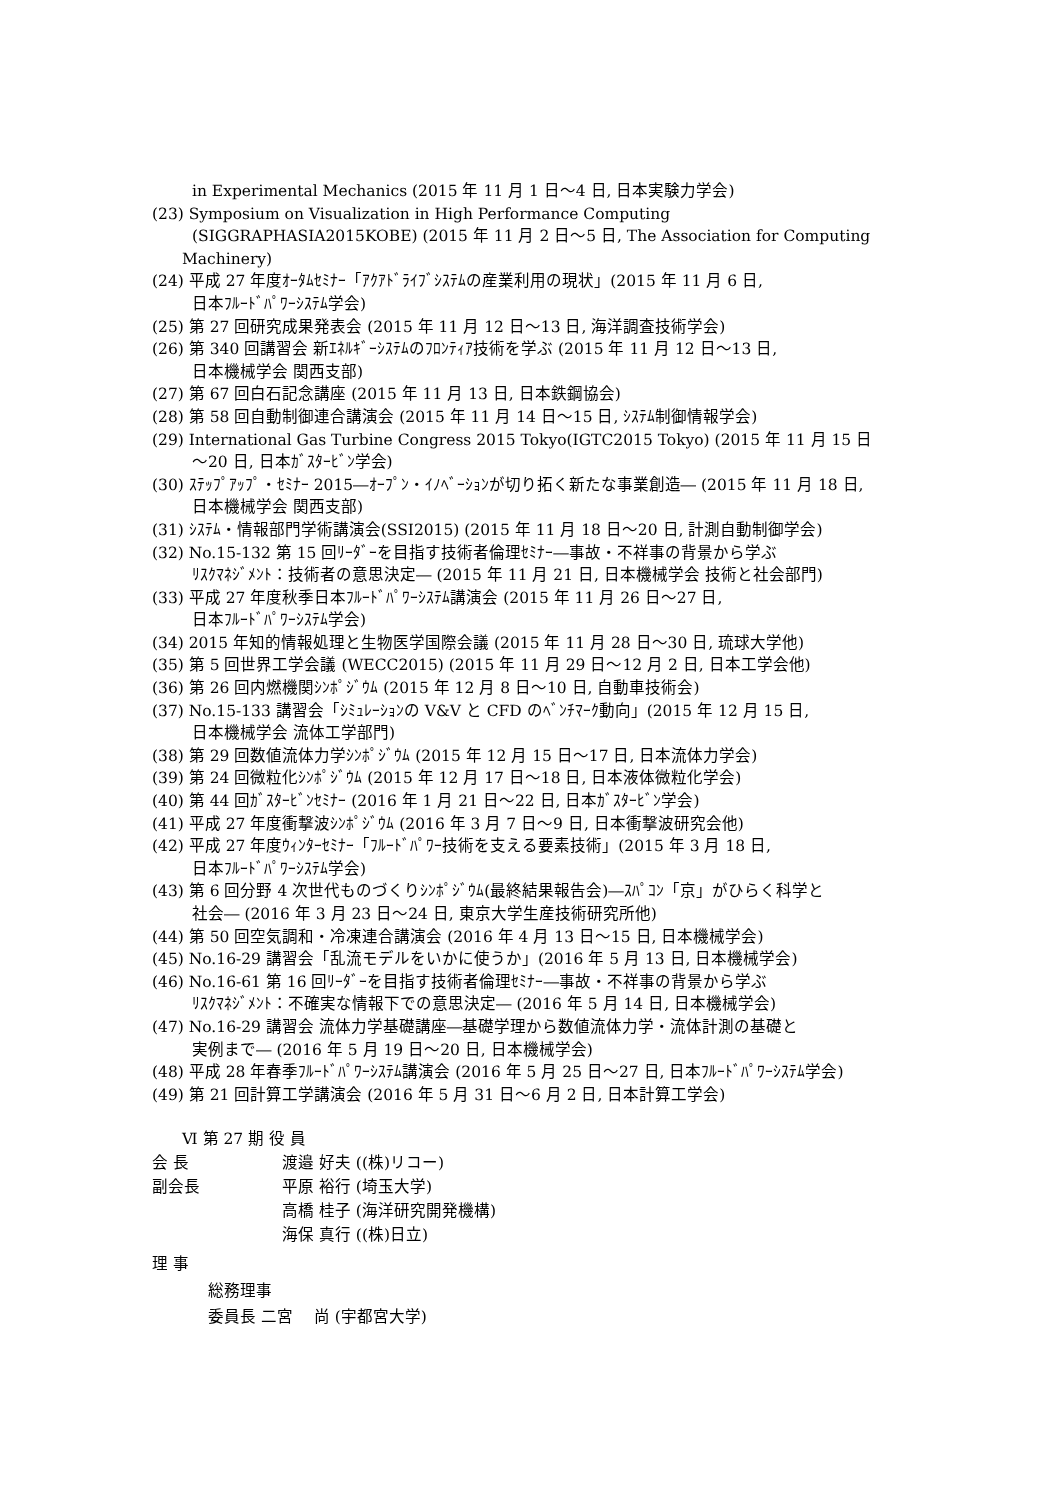in Experimental Mechanics (2015 年 11 月 1 日～4 日, 日本実験力学会)
(23) Symposium on Visualization in High Performance Computing
(SIGGRAPHASIA2015KOBE) (2015 年 11 月 2 日～5 日, The Association for Computing
Machinery)
(24) 平成 27 年度ｵｰﾀﾑｾﾐﾅｰ「ｱｸｱﾄﾞﾗｲﾌﾞｼｽﾃﾑの産業利用の現状」(2015 年 11 月 6 日,
日本ﾌﾙｰﾄﾞﾊﾟﾜｰｼｽﾃﾑ学会)
(25) 第 27 回研究成果発表会 (2015 年 11 月 12 日～13 日, 海洋調査技術学会)
(26) 第 340 回講習会 新ｴﾈﾙｷﾞｰｼｽﾃﾑのﾌﾛﾝﾃｨｱ技術を学ぶ (2015 年 11 月 12 日～13 日,
日本機械学会 関西支部)
(27) 第 67 回白石記念講座 (2015 年 11 月 13 日, 日本鉄鋼協会)
(28) 第 58 回自動制御連合講演会 (2015 年 11 月 14 日～15 日, ｼｽﾃﾑ制御情報学会)
(29) International Gas Turbine Congress 2015 Tokyo(IGTC2015 Tokyo) (2015 年 11 月 15 日
～20 日, 日本ｶﾞｽﾀｰﾋﾞﾝ学会)
(30) ｽﾃｯﾌﾟｱｯﾌﾟ・ｾﾐﾅｰ 2015―ｵｰﾌﾟﾝ・ｲﾉﾍﾞｰｼｮﾝが切り拓く新たな事業創造― (2015 年 11 月 18 日,
日本機械学会 関西支部)
(31) ｼｽﾃﾑ・情報部門学術講演会(SSI2015) (2015 年 11 月 18 日～20 日, 計測自動制御学会)
(32) No.15-132 第 15 回ﾘｰﾀﾞｰを目指す技術者倫理ｾﾐﾅｰ―事故・不祥事の背景から学ぶ
ﾘｽｸﾏﾈｼﾞﾒﾝﾄ：技術者の意思決定― (2015 年 11 月 21 日, 日本機械学会 技術と社会部門)
(33) 平成 27 年度秋季日本ﾌﾙｰﾄﾞﾊﾟﾜｰｼｽﾃﾑ講演会 (2015 年 11 月 26 日～27 日,
日本ﾌﾙｰﾄﾞﾊﾟﾜｰｼｽﾃﾑ学会)
(34) 2015 年知的情報処理と生物医学国際会議 (2015 年 11 月 28 日～30 日, 琉球大学他)
(35) 第 5 回世界工学会議 (WECC2015) (2015 年 11 月 29 日～12 月 2 日, 日本工学会他)
(36) 第 26 回内燃機関ｼﾝﾎﾟｼﾞｳﾑ (2015 年 12 月 8 日～10 日, 自動車技術会)
(37) No.15-133 講習会「ｼﾐｭﾚｰｼｮﾝの V&V と CFD のﾍﾞﾝﾁﾏｰｸ動向」(2015 年 12 月 15 日,
日本機械学会 流体工学部門)
(38) 第 29 回数値流体力学ｼﾝﾎﾟｼﾞｳﾑ (2015 年 12 月 15 日～17 日, 日本流体力学会)
(39) 第 24 回微粒化ｼﾝﾎﾟｼﾞｳﾑ (2015 年 12 月 17 日～18 日, 日本液体微粒化学会)
(40) 第 44 回ｶﾞｽﾀｰﾋﾞﾝｾﾐﾅｰ (2016 年 1 月 21 日～22 日, 日本ｶﾞｽﾀｰﾋﾞﾝ学会)
(41) 平成 27 年度衝撃波ｼﾝﾎﾟｼﾞｳﾑ (2016 年 3 月 7 日～9 日, 日本衝撃波研究会他)
(42) 平成 27 年度ｳｨﾝﾀｰｾﾐﾅｰ「ﾌﾙｰﾄﾞﾊﾟﾜｰ技術を支える要素技術」(2015 年 3 月 18 日,
日本ﾌﾙｰﾄﾞﾊﾟﾜｰｼｽﾃﾑ学会)
(43) 第 6 回分野 4 次世代ものづくりｼﾝﾎﾟｼﾞｳﾑ(最終結果報告会)―ｽﾊﾟｺﾝ「京」がひらく科学と
社会― (2016 年 3 月 23 日～24 日, 東京大学生産技術研究所他)
(44) 第 50 回空気調和・冷凍連合講演会 (2016 年 4 月 13 日～15 日, 日本機械学会)
(45) No.16-29 講習会「乱流モデルをいかに使うか」(2016 年 5 月 13 日, 日本機械学会)
(46) No.16-61 第 16 回ﾘｰﾀﾞｰを目指す技術者倫理ｾﾐﾅｰ―事故・不祥事の背景から学ぶ
ﾘｽｸﾏﾈｼﾞﾒﾝﾄ：不確実な情報下での意思決定― (2016 年 5 月 14 日, 日本機械学会)
(47) No.16-29 講習会 流体力学基礎講座―基礎学理から数値流体力学・流体計測の基礎と
実例まで― (2016 年 5 月 19 日～20 日, 日本機械学会)
(48) 平成 28 年春季ﾌﾙｰﾄﾞﾊﾟﾜｰｼｽﾃﾑ講演会 (2016 年 5 月 25 日～27 日, 日本ﾌﾙｰﾄﾞﾊﾟﾜｰｼｽﾃﾑ学会)
(49) 第 21 回計算工学講演会 (2016 年 5 月 31 日～6 月 2 日, 日本計算工学会)
Ⅵ 第 27 期 役 員
| 会 長 | 渡邉 好夫 ((株)リコー) |
| 副会長 | 平原 裕行 (埼玉大学) |
| | 高橋 桂子 (海洋研究開発機構) |
| | 海保 真行 ((株)日立) |
理 事
総務理事
委員長 二宮 　尚 (宇都宮大学)